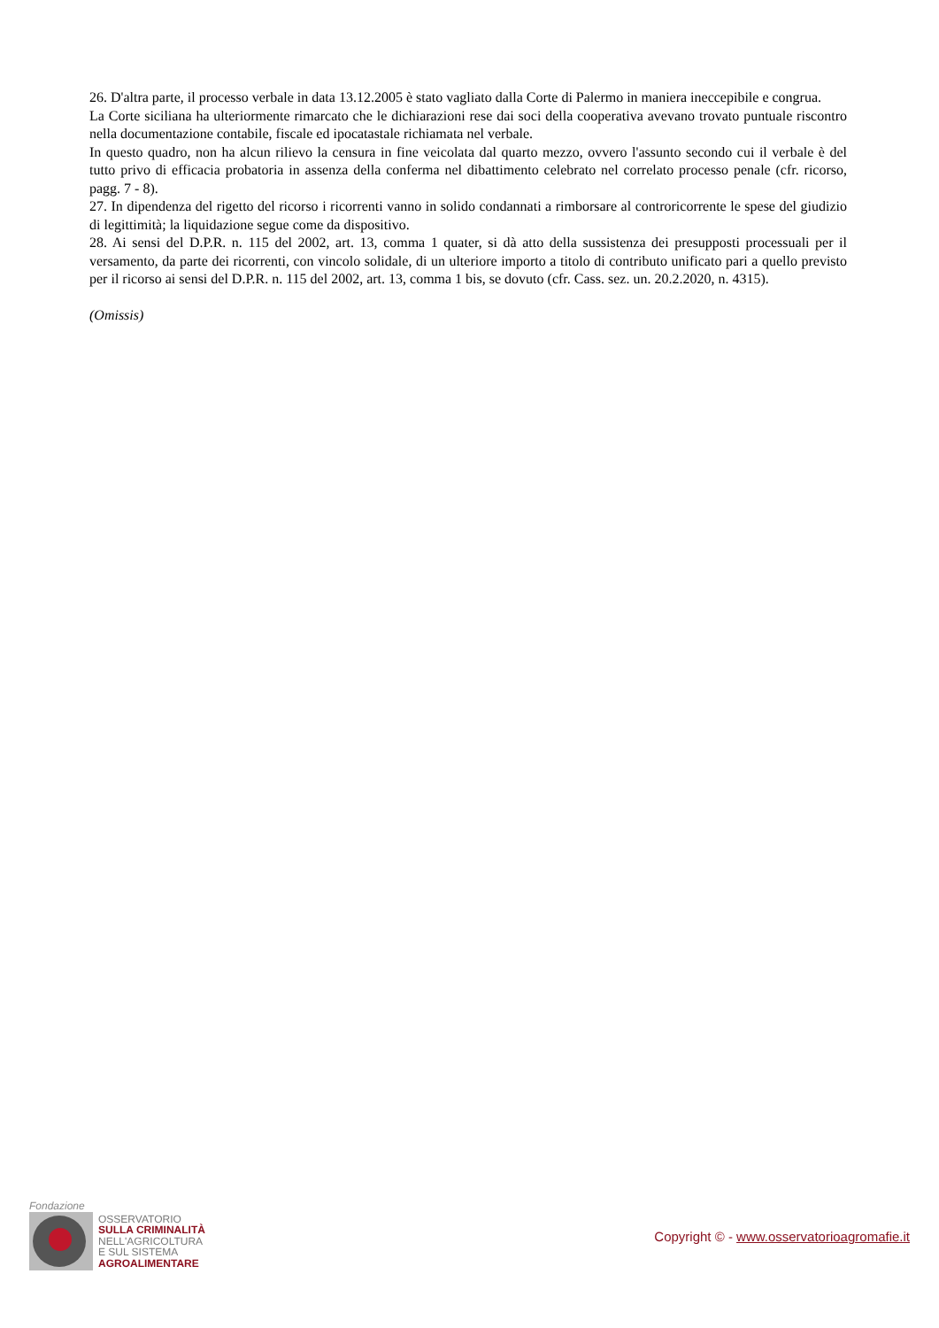26. D'altra parte, il processo verbale in data 13.12.2005 è stato vagliato dalla Corte di Palermo in maniera ineccepibile e congrua.
La Corte siciliana ha ulteriormente rimarcato che le dichiarazioni rese dai soci della cooperativa avevano trovato puntuale riscontro nella documentazione contabile, fiscale ed ipocatastale richiamata nel verbale.
In questo quadro, non ha alcun rilievo la censura in fine veicolata dal quarto mezzo, ovvero l'assunto secondo cui il verbale è del tutto privo di efficacia probatoria in assenza della conferma nel dibattimento celebrato nel correlato processo penale (cfr. ricorso, pagg. 7 - 8).
27. In dipendenza del rigetto del ricorso i ricorrenti vanno in solido condannati a rimborsare al controricorrente le spese del giudizio di legittimità; la liquidazione segue come da dispositivo.
28. Ai sensi del D.P.R. n. 115 del 2002, art. 13, comma 1 quater, si dà atto della sussistenza dei presupposti processuali per il versamento, da parte dei ricorrenti, con vincolo solidale, di un ulteriore importo a titolo di contributo unificato pari a quello previsto per il ricorso ai sensi del D.P.R. n. 115 del 2002, art. 13, comma 1 bis, se dovuto (cfr. Cass. sez. un. 20.2.2020, n. 4315).
(Omissis)
Fondazione
OSSERVATORIO
SULLA CRIMINALITÀ
NELL'AGRICOLTURA
E SUL SISTEMA
AGROALIMENTARE
Copyright © - www.osservatorioagromafie.it